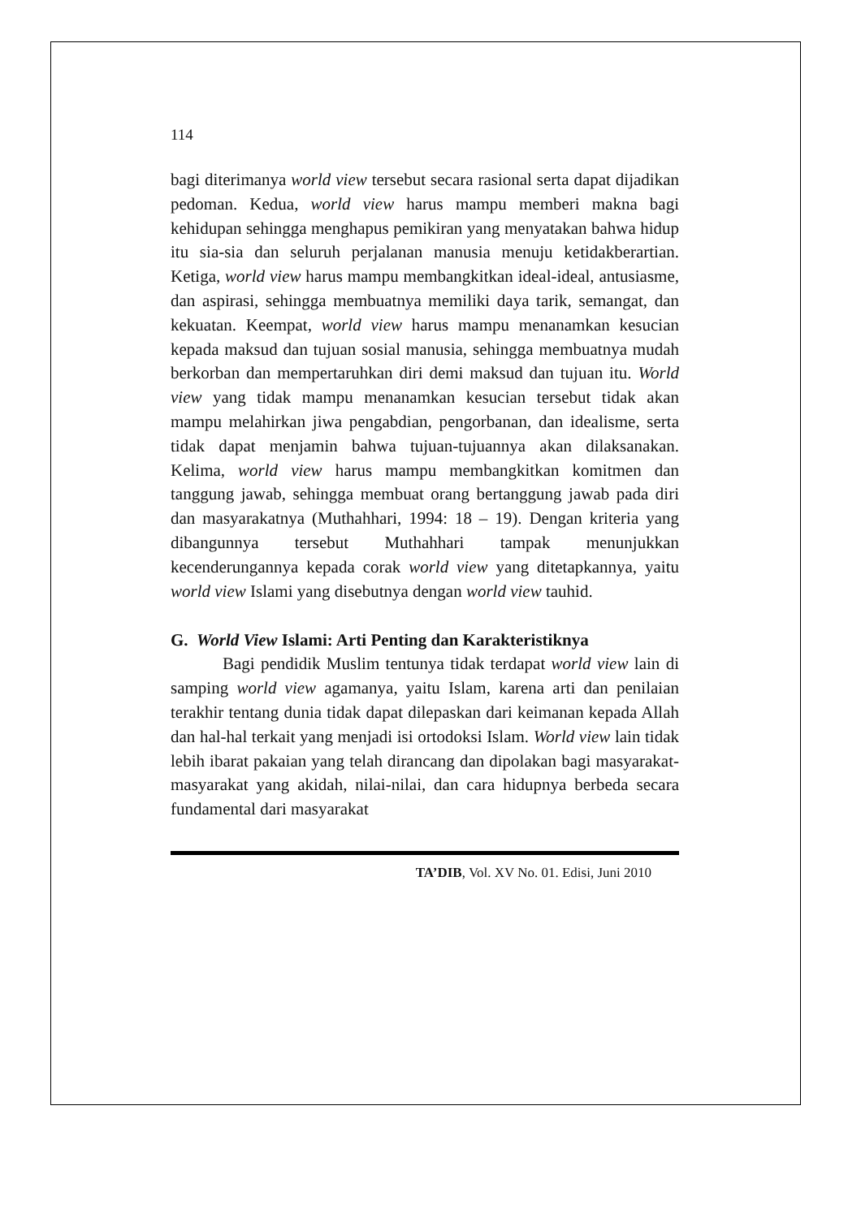114
bagi diterimanya world view tersebut secara rasional serta dapat dijadikan pedoman. Kedua, world view harus mampu memberi makna bagi kehidupan sehingga menghapus pemikiran yang menyatakan bahwa hidup itu sia-sia dan seluruh perjalanan manusia menuju ketidakberartian. Ketiga, world view harus mampu membangkitkan ideal-ideal, antusiasme, dan aspirasi, sehingga membuatnya memiliki daya tarik, semangat, dan kekuatan. Keempat, world view harus mampu menanamkan kesucian kepada maksud dan tujuan sosial manusia, sehingga membuatnya mudah berkorban dan mempertaruhkan diri demi maksud dan tujuan itu. World view yang tidak mampu menanamkan kesucian tersebut tidak akan mampu melahirkan jiwa pengabdian, pengorbanan, dan idealisme, serta tidak dapat menjamin bahwa tujuan-tujuannya akan dilaksanakan. Kelima, world view harus mampu membangkitkan komitmen dan tanggung jawab, sehingga membuat orang bertanggung jawab pada diri dan masyarakatnya (Muthahhari, 1994: 18 – 19). Dengan kriteria yang dibangunnya tersebut Muthahhari tampak menunjukkan kecenderungannya kepada corak world view yang ditetapkannya, yaitu world view Islami yang disebutnya dengan world view tauhid.
G. World View Islami: Arti Penting dan Karakteristiknya
Bagi pendidik Muslim tentunya tidak terdapat world view lain di samping world view agamanya, yaitu Islam, karena arti dan penilaian terakhir tentang dunia tidak dapat dilepaskan dari keimanan kepada Allah dan hal-hal terkait yang menjadi isi ortodoksi Islam. World view lain tidak lebih ibarat pakaian yang telah dirancang dan dipolakan bagi masyarakat-masyarakat yang akidah, nilai-nilai, dan cara hidupnya berbeda secara fundamental dari masyarakat
TA’DIB, Vol. XV No. 01. Edisi, Juni 2010